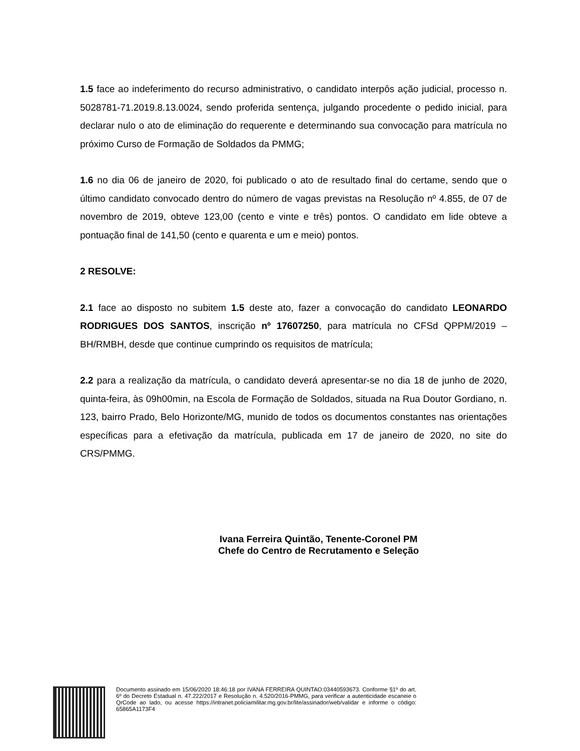1.5 face ao indeferimento do recurso administrativo, o candidato interpôs ação judicial, processo n. 5028781-71.2019.8.13.0024, sendo proferida sentença, julgando procedente o pedido inicial, para declarar nulo o ato de eliminação do requerente e determinando sua convocação para matrícula no próximo Curso de Formação de Soldados da PMMG;
1.6 no dia 06 de janeiro de 2020, foi publicado o ato de resultado final do certame, sendo que o último candidato convocado dentro do número de vagas previstas na Resolução nº 4.855, de 07 de novembro de 2019, obteve 123,00 (cento e vinte e três) pontos. O candidato em lide obteve a pontuação final de 141,50 (cento e quarenta e um e meio) pontos.
2 RESOLVE:
2.1 face ao disposto no subitem 1.5 deste ato, fazer a convocação do candidato LEONARDO RODRIGUES DOS SANTOS, inscrição nº 17607250, para matrícula no CFSd QPPM/2019 – BH/RMBH, desde que continue cumprindo os requisitos de matrícula;
2.2 para a realização da matrícula, o candidato deverá apresentar-se no dia 18 de junho de 2020, quinta-feira, às 09h00min, na Escola de Formação de Soldados, situada na Rua Doutor Gordiano, n. 123, bairro Prado, Belo Horizonte/MG, munido de todos os documentos constantes nas orientações específicas para a efetivação da matrícula, publicada em 17 de janeiro de 2020, no site do CRS/PMMG.
Ivana Ferreira Quintão, Tenente-Coronel PM
Chefe do Centro de Recrutamento e Seleção
Documento assinado em 15/06/2020 18:46:18 por IVANA FERREIRA QUINTAO:03440593673. Conforme §1º do art. 6º do Decreto Estadual n. 47.222/2017 e Resolução n. 4.520/2016-PMMG, para verificar a autenticidade escaneie o QrCode ao lado, ou acesse https://intranet.policiamilitar.mg.gov.br/lite/assinador/web/validar e informe o código: 65865A1173F4